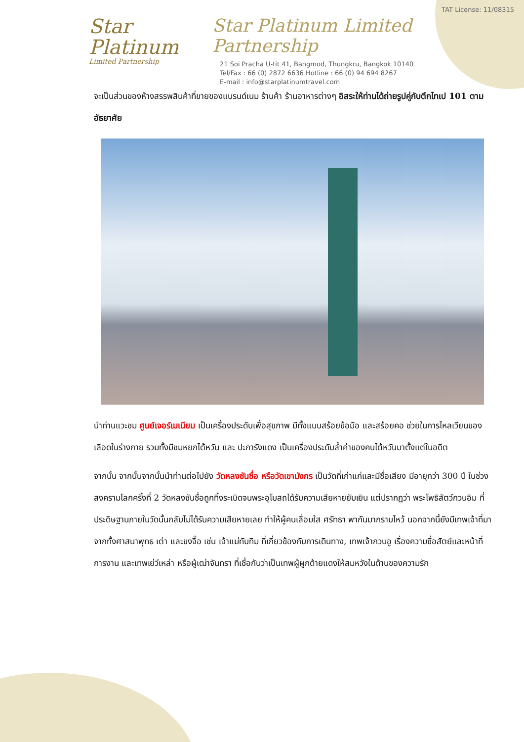Star Platinum
Limited Partnership
TAT License: 11/08315
Star Platinum Limited Partnership
21 Soi Pracha U-tit 41, Bangmod, Thungkru, Bangkok 10140
Tel/Fax : 66 (0) 2872 6636 Hotline : 66 (0) 94 694 8267
E-mail : info@starplatinumtravel.com
จะเป็นส่วนของห้างสรรพสินค้าที่ขายของแบรนด์เนม ร้านค้า ร้านอาหารต่างๆ อิสระให้ท่านได้ถ่ายรูปคู่กับตึกไทเป 101 ตามอัธยาศัย
นำท่านแวะชม ศูนย์เจอร์เมเนียม เป็นเครื่องประดับเพื่อสุขภาพ มีทั้งแบบสร้อยข้อมือ และสร้อยคอ ช่วยในการไหลเวียนของเลือดในร่างกาย รวมทั้งมีชมหยกไต้หวัน และ ปะการังแดง เป็นเครื่องประดับล้ำค่าของคนไต้หวันมาตั้งแต่ในอดีต
จากนั้น จากนั้นจากนั้นนำท่านต่อไปยัง วัดหลงซันซื่อ หรือวัดเขามังกร เป็นวัดที่เก่าแก่และมีชื่อเสียง มีอายุกว่า 300 ปี ในช่วงสงครามโลกครั้งที่ 2 วัดหลงซันซื่อถูกทิ้งระเบิดจนพระอุโบสถได้รับความเสียหายยับเยิน แต่ปรากฏว่า พระโพธิสัตว์กวนอิม ที่ประดิษฐานภายในวัดนั้นกลับไม่ได้รับความเสียหายเลย ทำให้ผู้คนเลื่อมใส ศรัทธา พากันมากราบไหว้ นอกจากนี้ยังมีเทพเจ้าที่มาจากทั้งศาสนาพุทธ เต๋า และขงจื๊อ เช่น เจ้าแม่ทับทิม ที่เกี่ยวข้องกับการเดินทาง, เทพเจ้ากวนอู เรื่องความซื่อสัตย์และหน้าที่การงาน และเทพเย่ว์เหล่า หรือผู้เฒ่าจันทรา ที่เชื่อกันว่าเป็นเทพผู้ผูกด้ายแดงให้สมหวังในด้านของความรัก